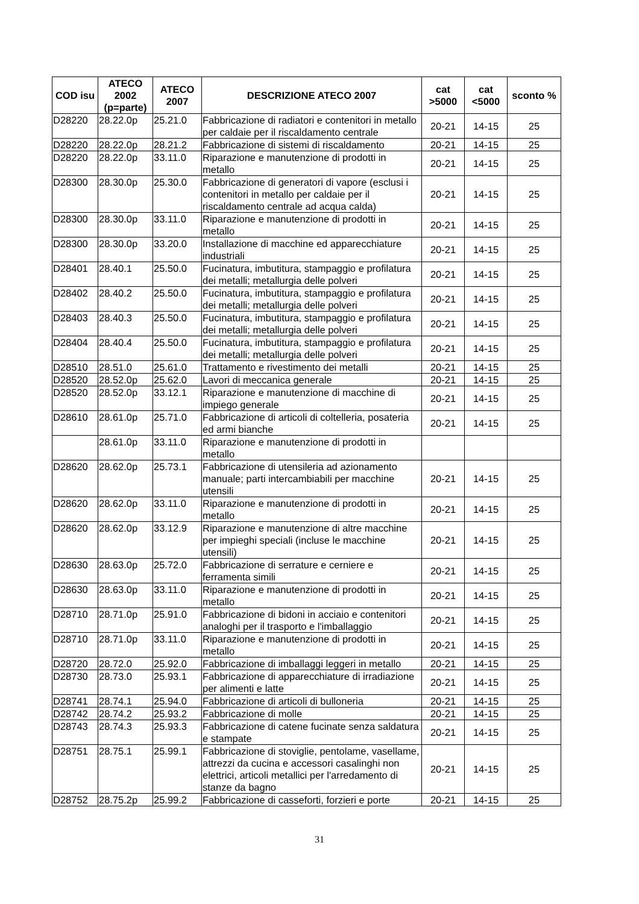| COD isu | ATECO 2002 (p=parte) | ATECO 2007 | DESCRIZIONE ATECO 2007 | cat >5000 | cat <5000 | sconto % |
| --- | --- | --- | --- | --- | --- | --- |
| D28220 | 28.22.0p | 25.21.0 | Fabbricazione di radiatori e contenitori in metallo per caldaie per il riscaldamento centrale | 20-21 | 14-15 | 25 |
| D28220 | 28.22.0p | 28.21.2 | Fabbricazione di sistemi di riscaldamento | 20-21 | 14-15 | 25 |
| D28220 | 28.22.0p | 33.11.0 | Riparazione e manutenzione di prodotti in metallo | 20-21 | 14-15 | 25 |
| D28300 | 28.30.0p | 25.30.0 | Fabbricazione di generatori di vapore (esclusi i contenitori in metallo per caldaie per il riscaldamento centrale ad acqua calda) | 20-21 | 14-15 | 25 |
| D28300 | 28.30.0p | 33.11.0 | Riparazione e manutenzione di prodotti in metallo | 20-21 | 14-15 | 25 |
| D28300 | 28.30.0p | 33.20.0 | Installazione di macchine ed apparecchiature industriali | 20-21 | 14-15 | 25 |
| D28401 | 28.40.1 | 25.50.0 | Fucinatura, imbutitura, stampaggio e profilatura dei metalli; metallurgia delle polveri | 20-21 | 14-15 | 25 |
| D28402 | 28.40.2 | 25.50.0 | Fucinatura, imbutitura, stampaggio e profilatura dei metalli; metallurgia delle polveri | 20-21 | 14-15 | 25 |
| D28403 | 28.40.3 | 25.50.0 | Fucinatura, imbutitura, stampaggio e profilatura dei metalli; metallurgia delle polveri | 20-21 | 14-15 | 25 |
| D28404 | 28.40.4 | 25.50.0 | Fucinatura, imbutitura, stampaggio e profilatura dei metalli; metallurgia delle polveri | 20-21 | 14-15 | 25 |
| D28510 | 28.51.0 | 25.61.0 | Trattamento e rivestimento dei metalli | 20-21 | 14-15 | 25 |
| D28520 | 28.52.0p | 25.62.0 | Lavori di meccanica generale | 20-21 | 14-15 | 25 |
| D28520 | 28.52.0p | 33.12.1 | Riparazione e manutenzione di macchine di impiego generale | 20-21 | 14-15 | 25 |
| D28610 | 28.61.0p | 25.71.0 | Fabbricazione di articoli di coltelleria, posateria ed armi bianche | 20-21 | 14-15 | 25 |
| | 28.61.0p | 33.11.0 | Riparazione e manutenzione di prodotti in metallo | | | |
| D28620 | 28.62.0p | 25.73.1 | Fabbricazione di utensileria ad azionamento manuale; parti intercambiabili per macchine utensili | 20-21 | 14-15 | 25 |
| D28620 | 28.62.0p | 33.11.0 | Riparazione e manutenzione di prodotti in metallo | 20-21 | 14-15 | 25 |
| D28620 | 28.62.0p | 33.12.9 | Riparazione e manutenzione di altre macchine per impieghi speciali (incluse le macchine utensili) | 20-21 | 14-15 | 25 |
| D28630 | 28.63.0p | 25.72.0 | Fabbricazione di serrature e cerniere e ferramenta simili | 20-21 | 14-15 | 25 |
| D28630 | 28.63.0p | 33.11.0 | Riparazione e manutenzione di prodotti in metallo | 20-21 | 14-15 | 25 |
| D28710 | 28.71.0p | 25.91.0 | Fabbricazione di bidoni in acciaio e contenitori analoghi per il trasporto e l'imballaggio | 20-21 | 14-15 | 25 |
| D28710 | 28.71.0p | 33.11.0 | Riparazione e manutenzione di prodotti in metallo | 20-21 | 14-15 | 25 |
| D28720 | 28.72.0 | 25.92.0 | Fabbricazione di imballaggi leggeri in metallo | 20-21 | 14-15 | 25 |
| D28730 | 28.73.0 | 25.93.1 | Fabbricazione di apparecchiature di irradiazione per alimenti e latte | 20-21 | 14-15 | 25 |
| D28741 | 28.74.1 | 25.94.0 | Fabbricazione di articoli di bulloneria | 20-21 | 14-15 | 25 |
| D28742 | 28.74.2 | 25.93.2 | Fabbricazione di molle | 20-21 | 14-15 | 25 |
| D28743 | 28.74.3 | 25.93.3 | Fabbricazione di catene fucinate senza saldatura e stampate | 20-21 | 14-15 | 25 |
| D28751 | 28.75.1 | 25.99.1 | Fabbricazione di stoviglie, pentolame, vasellame, attrezzi da cucina e accessori casalinghi non elettrici, articoli metallici per l'arredamento di stanze da bagno | 20-21 | 14-15 | 25 |
| D28752 | 28.75.2p | 25.99.2 | Fabbricazione di casseforti, forzieri e porte | 20-21 | 14-15 | 25 |
31